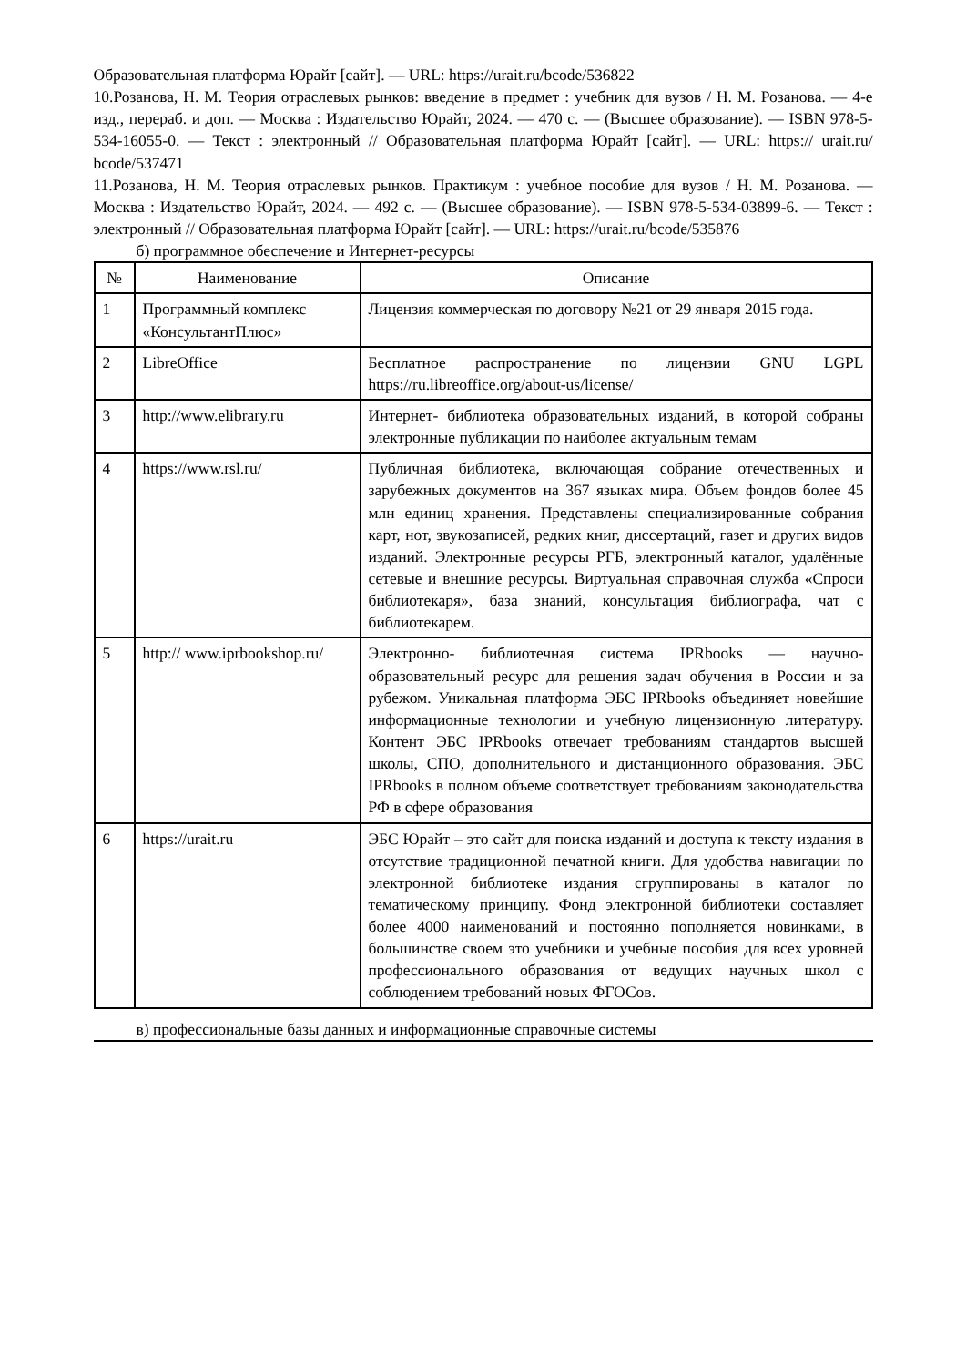Образовательная платформа Юрайт [сайт]. — URL: https://urait.ru/bcode/536822
10.Розанова, Н. М. Теория отраслевых рынков: введение в предмет : учебник для вузов / Н. М. Розанова. — 4-е изд., перераб. и доп. — Москва : Издательство Юрайт, 2024. — 470 с. — (Высшее образование). — ISBN 978-5-534-16055-0. — Текст : электронный // Образовательная платформа Юрайт [сайт]. — URL: https:// urait.ru/ bcode/537471
11.Розанова, Н. М. Теория отраслевых рынков. Практикум : учебное пособие для вузов / Н. М. Розанова. — Москва : Издательство Юрайт, 2024. — 492 с. — (Высшее образование). — ISBN 978-5-534-03899-6. — Текст : электронный // Образовательная платформа Юрайт [сайт]. — URL: https://urait.ru/bcode/535876
б) программное обеспечение и Интернет-ресурсы
| № | Наименование | Описание |
| --- | --- | --- |
| 1 | Программный комплекс «КонсультантПлюс» | Лицензия коммерческая по договору №21 от 29 января 2015 года. |
| 2 | LibreOffice | Бесплатное распространение по лицензии GNU LGPL https://ru.libreoffice.org/about-us/license/ |
| 3 | http://www.elibrary.ru | Интернет- библиотека образовательных изданий, в которой собраны электронные публикации по наиболее актуальным темам |
| 4 | https://www.rsl.ru/ | Публичная библиотека, включающая собрание отечественных и зарубежных документов на 367 языках мира. Объем фондов более 45 млн единиц хранения. Представлены специализированные собрания карт, нот, звукозаписей, редких книг, диссертаций, газет и других видов изданий. Электронные ресурсы РГБ, электронный каталог, удалённые сетевые и внешние ресурсы. Виртуальная справочная служба «Спроси библиотекаря», база знаний, консультация библиографа, чат с библиотекарем. |
| 5 | http:// www.iprbookshop.ru/ | Электронно- библиотечная система IPRbooks — научно- образовательный ресурс для решения задач обучения в России и за рубежом. Уникальная платформа ЭБС IPRbooks объединяет новейшие информационные технологии и учебную лицензионную литературу. Контент ЭБС IPRbooks отвечает требованиям стандартов высшей школы, СПО, дополнительного и дистанционного образования. ЭБС IPRbooks в полном объеме соответствует требованиям законодательства РФ в сфере образования |
| 6 | https://urait.ru | ЭБС Юрайт – это сайт для поиска изданий и доступа к тексту издания в отсутствие традиционной печатной книги. Для удобства навигации по электронной библиотеке издания сгруппированы в каталог по тематическому принципу. Фонд электронной библиотеки составляет более 4000 наименований и постоянно пополняется новинками, в большинстве своем это учебники и учебные пособия для всех уровней профессионального образования от ведущих научных школ с соблюдением требований новых ФГОСов. |
в) профессиональные базы данных и информационные справочные системы